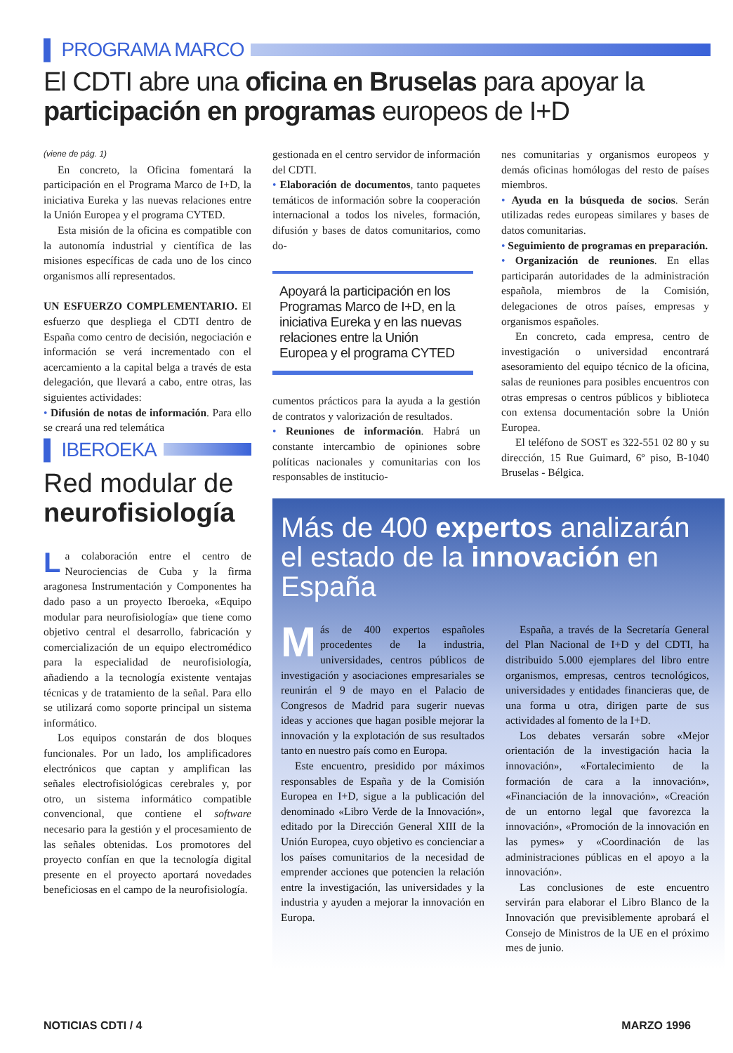▌ PROGRAMA MARCO
El CDTI abre una oficina en Bruselas para apoyar la participación en programas europeos de I+D
(viene de pág. 1)
En concreto, la Oficina fomentará la participación en el Programa Marco de I+D, la iniciativa Eureka y las nuevas relaciones entre la Unión Europea y el programa CYTED.
Esta misión de la oficina es compatible con la autonomía industrial y científica de las misiones específicas de cada uno de los cinco organismos allí representados.
UN ESFUERZO COMPLEMENTARIO. El esfuerzo que despliega el CDTI dentro de España como centro de decisión, negociación e información se verá incrementado con el acercamiento a la capital belga a través de esta delegación, que llevará a cabo, entre otras, las siguientes actividades:
• Difusión de notas de información. Para ello se creará una red telemática
▌ IBEROEKA
Red modular de neurofisiología
La colaboración entre el centro de Neurociencias de Cuba y la firma aragonesa Instrumentación y Componentes ha dado paso a un proyecto Iberoeka, «Equipo modular para neurofisiología» que tiene como objetivo central el desarrollo, fabricación y comercialización de un equipo electromédico para la especialidad de neurofisiología, añadiendo a la tecnología existente ventajas técnicas y de tratamiento de la señal. Para ello se utilizará como soporte principal un sistema informático.
Los equipos constarán de dos bloques funcionales. Por un lado, los amplificadores electrónicos que captan y amplifican las señales electrofisiológicas cerebrales y, por otro, un sistema informático compatible convencional, que contiene el software necesario para la gestión y el procesamiento de las señales obtenidas. Los promotores del proyecto confían en que la tecnología digital presente en el proyecto aportará novedades beneficiosas en el campo de la neurofisiología.
gestionada en el centro servidor de información del CDTI.
• Elaboración de documentos, tanto paquetes temáticos de información sobre la cooperación internacional a todos los niveles, formación, difusión y bases de datos comunitarios, como do-
Apoyará la participación en los Programas Marco de I+D, en la iniciativa Eureka y en las nuevas relaciones entre la Unión Europea y el programa CYTED
cumentos prácticos para la ayuda a la gestión de contratos y valorización de resultados.
• Reuniones de información. Habrá un constante intercambio de opiniones sobre políticas nacionales y comunitarias con los responsables de institucio-
nes comunitarias y organismos europeos y demás oficinas homólogas del resto de países miembros.
• Ayuda en la búsqueda de socios. Serán utilizadas redes europeas similares y bases de datos comunitarias.
• Seguimiento de programas en preparación.
• Organización de reuniones. En ellas participarán autoridades de la administración española, miembros de la Comisión, delegaciones de otros países, empresas y organismos españoles.
En concreto, cada empresa, centro de investigación o universidad encontrará asesoramiento del equipo técnico de la oficina, salas de reuniones para posibles encuentros con otras empresas o centros públicos y biblioteca con extensa documentación sobre la Unión Europea.
El teléfono de SOST es 322-551 02 80 y su dirección, 15 Rue Guimard, 6º piso, B-1040 Bruselas - Bélgica.
Más de 400 expertos analizarán el estado de la innovación en España
Más de 400 expertos españoles procedentes de la industria, universidades, centros públicos de investigación y asociaciones empresariales se reunirán el 9 de mayo en el Palacio de Congresos de Madrid para sugerir nuevas ideas y acciones que hagan posible mejorar la innovación y la explotación de sus resultados tanto en nuestro país como en Europa.
Este encuentro, presidido por máximos responsables de España y de la Comisión Europea en I+D, sigue a la publicación del denominado «Libro Verde de la Innovación», editado por la Dirección General XIII de la Unión Europea, cuyo objetivo es concienciar a los países comunitarios de la necesidad de emprender acciones que potencien la relación entre la investigación, las universidades y la industria y ayuden a mejorar la innovación en Europa.
España, a través de la Secretaría General del Plan Nacional de I+D y del CDTI, ha distribuido 5.000 ejemplares del libro entre organismos, empresas, centros tecnológicos, universidades y entidades financieras que, de una forma u otra, dirigen parte de sus actividades al fomento de la I+D.
Los debates versarán sobre «Mejor orientación de la investigación hacia la innovación», «Fortalecimiento de la formación de cara a la innovación», «Financiación de la innovación», «Creación de un entorno legal que favorezca la innovación», «Promoción de la innovación en las pymes» y «Coordinación de las administraciones públicas en el apoyo a la innovación».
Las conclusiones de este encuentro servirán para elaborar el Libro Blanco de la Innovación que previsiblemente aprobará el Consejo de Ministros de la UE en el próximo mes de junio.
NOTICIAS CDTI / 4 MARZO 1996